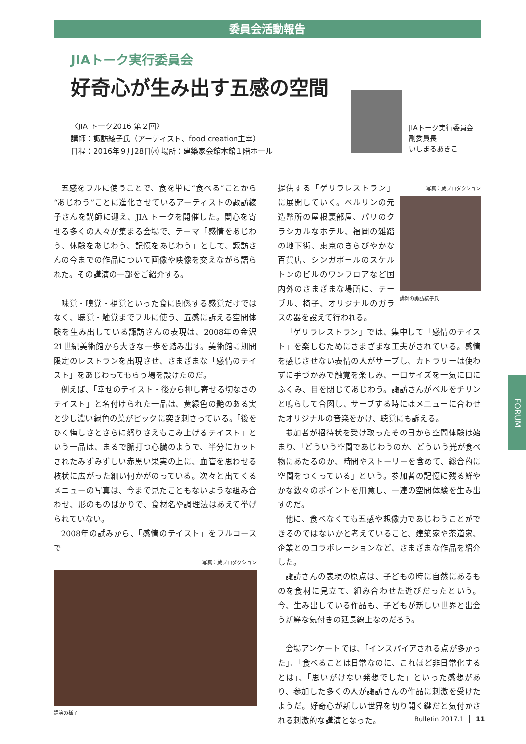委員会活動報告
JIAトーク実行委員会
好奇心が生み出す五感の空間
〈JIA トーク2016 第２回〉
講師：諏訪綾子氏（アーティスト、food creation主宰）
日程：2016年９月28日㈬ 場所：建築家会館本館１階ホール
JIAトーク実行委員会
副委員長
いしまるあきこ
五感をフルに使うことで、食を単に“食べる”ことから“あじわう”ことに進化させているアーティストの諏訪綾子さんを講師に迎え、JIA トークを開催した。関心を寄せる多くの人々が集まる会場で、テーマ「感情をあじわう、体験をあじわう、記憶をあじわう」として、諏訪さんの今までの作品について画像や映像を交えながら語られた。その講演の一部をご紹介する。
味覚・嗅覚・視覚といった食に関係する感覚だけではなく、聴覚・触覚までフルに使う、五感に訴える空間体験を生み出している諏訪さんの表現は、2008年の金沢21世紀美術館から大きな一歩を踏み出す。美術館に期間限定のレストランを出現させ、さまざまな「感情のテイスト」をあじわってもらう場を設けたのだ。
例えば、「幸せのテイスト・後から押し寄せる切なさのテイスト」と名付けられた一品は、黄緑色の艶のある実と少し濃い緑色の葉がピックに突き刺さっている。「後をひく悔しさとさらに怒りさえもこみ上げるテイスト」という一品は、まるで脈打つ心臓のようで、半分にカットされたみずみずしい赤黒い果実の上に、血管を思わせる枝状に広がった細い何かがのっている。次々と出てくるメニューの写真は、今まで見たこともないような組み合わせ、形のものばかりで、食材名や調理法はあえて挙げられていない。
2008年の試みから、「感情のテイスト」をフルコースで
写真：蔵プロダクション
講演の様子
写真：蔵プロダクション
講師の諏訪綾子氏
提供する「ゲリラレストラン」に展開していく。ベルリンの元造幣所の屋根裏部屋、パリのクラシカルなホテル、福岡の雑踏の地下街、東京のきらびやかな百貨店、シンガポールのスケルトンのビルのワンフロアなど国内外のさまざまな場所に、テーブル、椅子、オリジナルのガラスの器を設えて行われる。
「ゲリラレストラン」では、集中して「感情のテイスト」を楽しむためにさまざまな工夫がされている。感情を感じさせない表情の人がサーブし、カトラリーは使わずに手づかみで触覚を楽しみ、一口サイズを一気に口にふくみ、目を閉じてあじわう。諏訪さんがベルをチリンと鳴らして合図し、サーブする時にはメニューに合わせたオリジナルの音楽をかけ、聴覚にも訴える。
参加者が招待状を受け取ったその日から空間体験は始まり、「どういう空間であじわうのか、どういう光が食べ物にあたるのか、時間やストーリーを含めて、総合的に空間をつくっている」という。参加者の記憶に残る鮮やかな数々のポイントを用意し、一連の空間体験を生み出すのだ。
他に、食べなくても五感や想像力であじわうことができるのではないかと考えていること、建築家や茶道家、企業とのコラボレーションなど、さまざまな作品を紹介した。
諏訪さんの表現の原点は、子どもの時に自然にあるものを食材に見立て、組み合わせた遊びだったという。今、生み出している作品も、子どもが新しい世界と出会う新鮮な気付きの延長線上なのだろう。
会場アンケートでは、「インスパイアされる点が多かった」、「食べることは日常なのに、これほど非日常化するとは」、「思いがけない発想でした」といった感想があり、参加した多くの人が諏訪さんの作品に刺激を受けたようだ。好奇心が新しい世界を切り開く鍵だと気付かされる刺激的な講演となった。
FORUM
Bulletin 2017.1 11